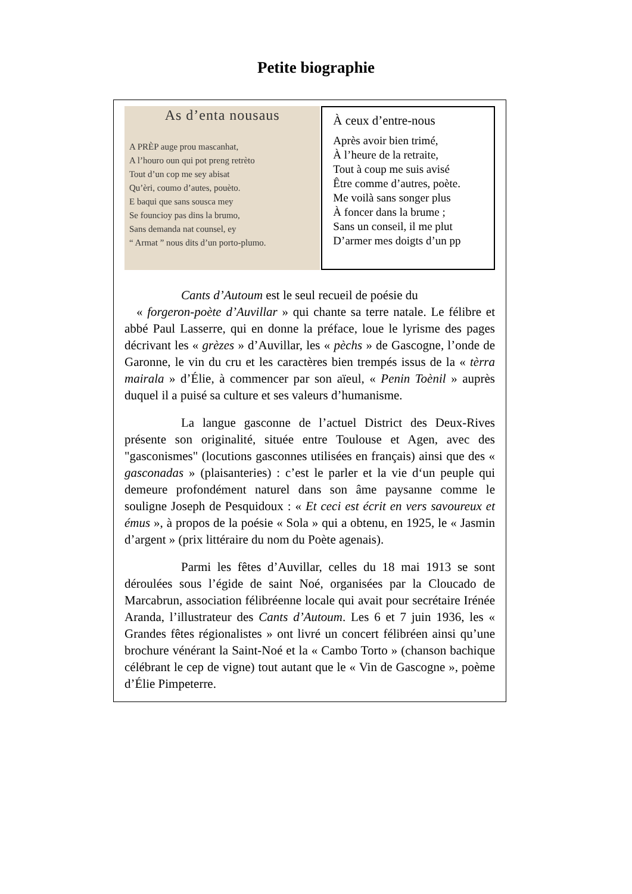Petite biographie
As d’enta nousaus
A PRÈP auge prou mascanhat,
A l’houro oun qui pot preng retrèto
Tout d’un cop me sey abisat
Qu’èri, coumo d’autes, pouèto.
E baqui que sans sousca mey
Se founcioy pas dins la brumo,
Sans demanda nat counsel, ey
“ Armat ” nous dits d’un porto-plumo.
À ceux d’entre-nous
Après avoir bien trimé,
À l’heure de la retraite,
Tout à coup me suis avisé
Être comme d’autres, poète.
Me voilà sans songer plus
À foncer dans la brume ;
Sans un conseil, il me plut
D’armer mes doigts d’un pp
Cants d’Autoum est le seul recueil de poésie du
« forgeron-poète d’Auvillar » qui chante sa terre natale. Le félibre et abbé Paul Lasserre, qui en donne la préface, loue le lyrisme des pages décrivant les « grèzes » d’Auvillar, les « pèchs » de Gascogne, l’onde de Garonne, le vin du cru et les caractères bien trempés issus de la « tèrra mairala » d’Élie, à commencer par son aïeul, « Penin Toènil » auprès duquel il a puisé sa culture et ses valeurs d’humanisme.
La langue gasconne de l’actuel District des Deux-Rives présente son originalité, située entre Toulouse et Agen, avec des "gasconismes" (locutions gasconnes utilisées en français) ainsi que des « gasconadas » (plaisanteries) : c’est le parler et la vie d‘un peuple qui demeure profondément naturel dans son âme paysanne comme le souligne Joseph de Pesquidoux : « Et ceci est écrit en vers savoureux et émus », à propos de la poésie « Sola » qui a obtenu, en 1925, le « Jasmin d’argent » (prix littéraire du nom du Poète agenais).
Parmi les fêtes d’Auvillar, celles du 18 mai 1913 se sont déroulées sous l’égide de saint Noé, organisées par la Cloucado de Marcabrun, association félibréenne locale qui avait pour secrétaire Irénée Aranda, l’illustrateur des Cants d’Autoum. Les 6 et 7 juin 1936, les « Grandes fêtes régionalistes » ont livré un concert félibréen ainsi qu’une brochure vénérant la Saint-Noé et la « Cambo Torto » (chanson bachique célébrant le cep de vigne) tout autant que le « Vin de Gascogne », poème d’Élie Pimpeterre.